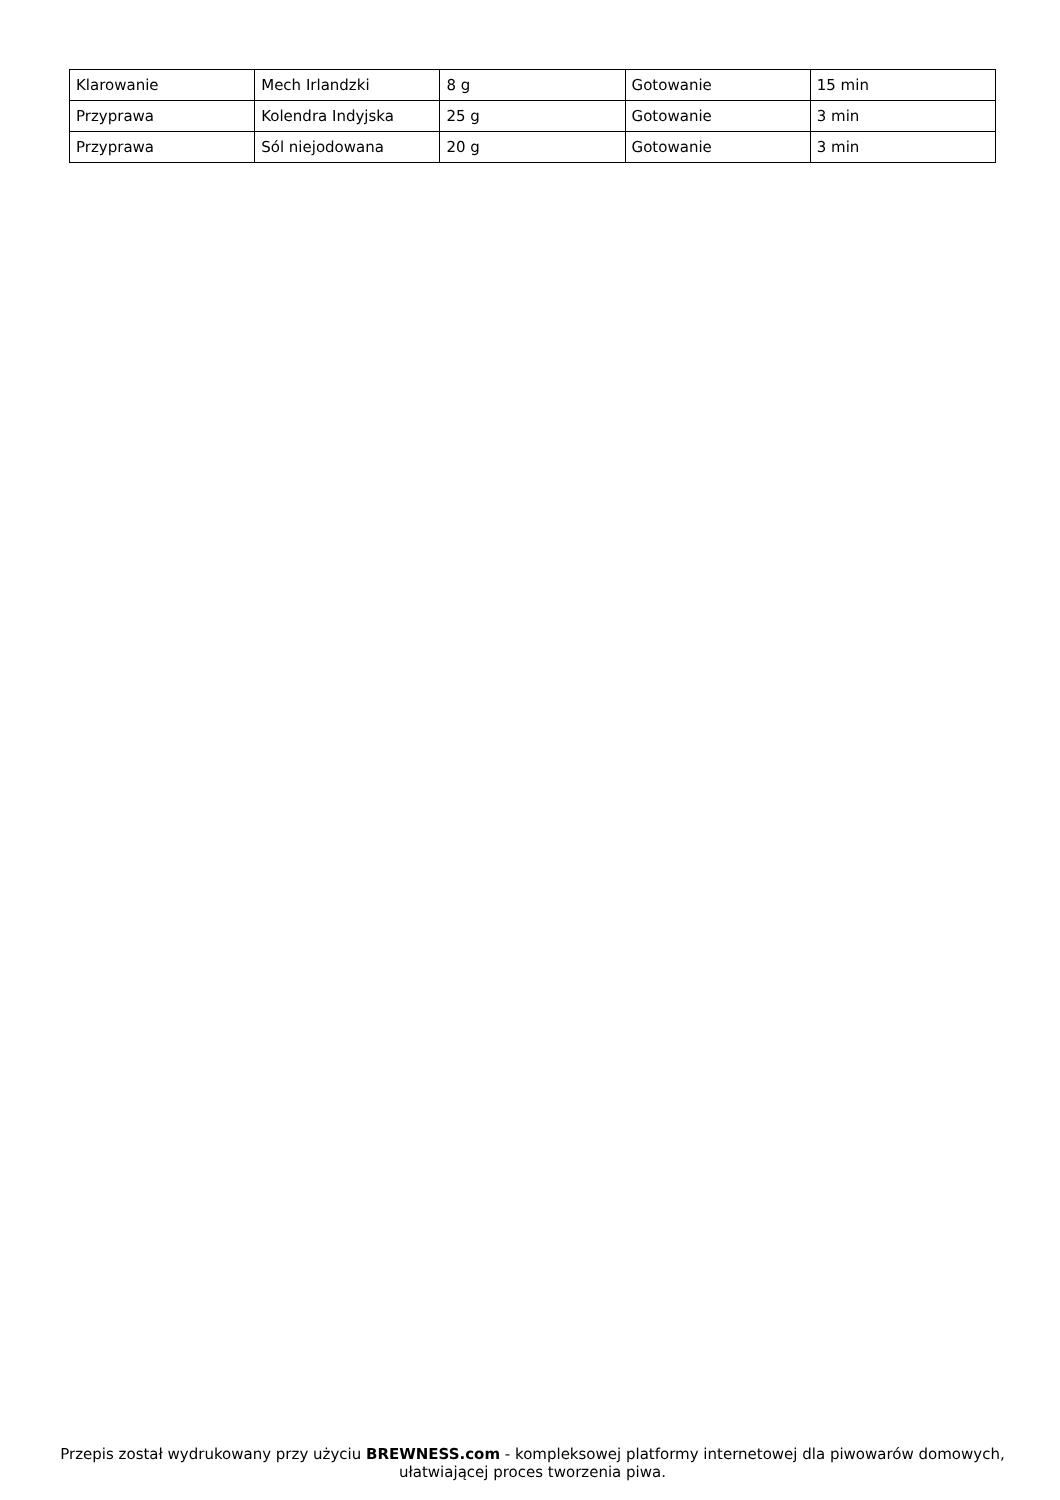| Klarowanie | Mech Irlandzki | 8 g | Gotowanie | 15 min |
| Przyprawa | Kolendra Indyjska | 25 g | Gotowanie | 3 min |
| Przyprawa | Sól niejodowana | 20 g | Gotowanie | 3 min |
Przepis został wydrukowany przy użyciu BREWNESS.com - kompleksowej platformy internetowej dla piwowarów domowych, ułatwiającej proces tworzenia piwa.